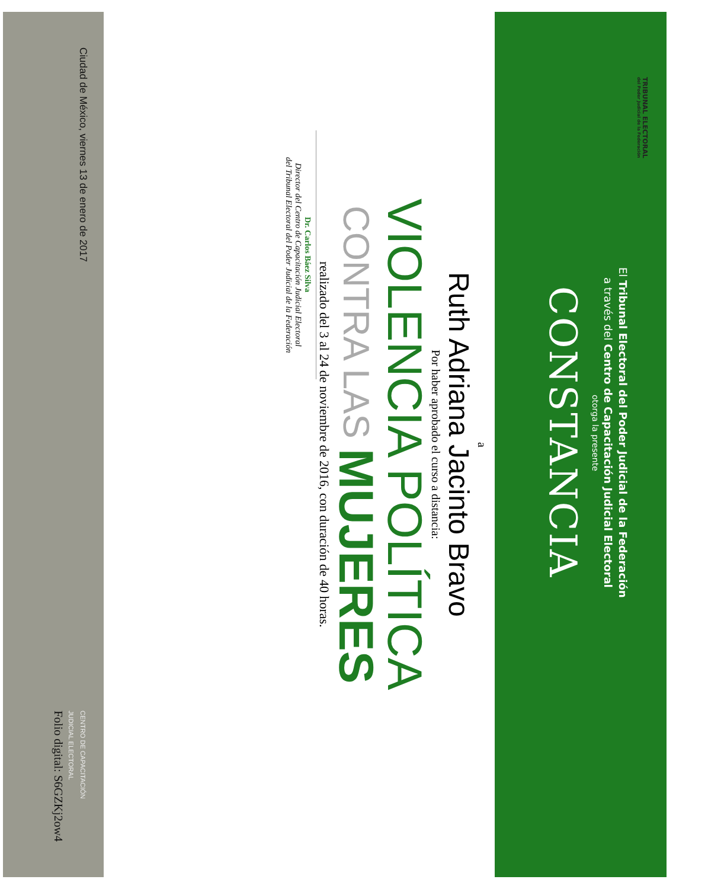TRIBUNAL ELECTORAL
del Poder Judicial de la Federación
El Tribunal Electoral del Poder Judicial de la Federación
a través del Centro de Capacitación Judicial Electoral
otorga la presente
CONSTANCIA
a
Ruth Adriana Jacinto Bravo
Por haber aprobado el curso a distancia:
VIOLENCIA POLÍTICA
CONTRA LAS MUJERES
realizado del 3 al 24 de noviembre de 2016, con duración de 40 horas.
Dr. Carlos Báez Silva
Director del Centro de Capacitación Judicial Electoral
del Tribunal Electoral del Poder Judicial de la Federación
Ciudad de México, viernes 13 de enero de 2017
CENTRO DE CAPACITACIÓN
JUDICIAL ELECTORAL
Folio digital: S6GZKj2ow4